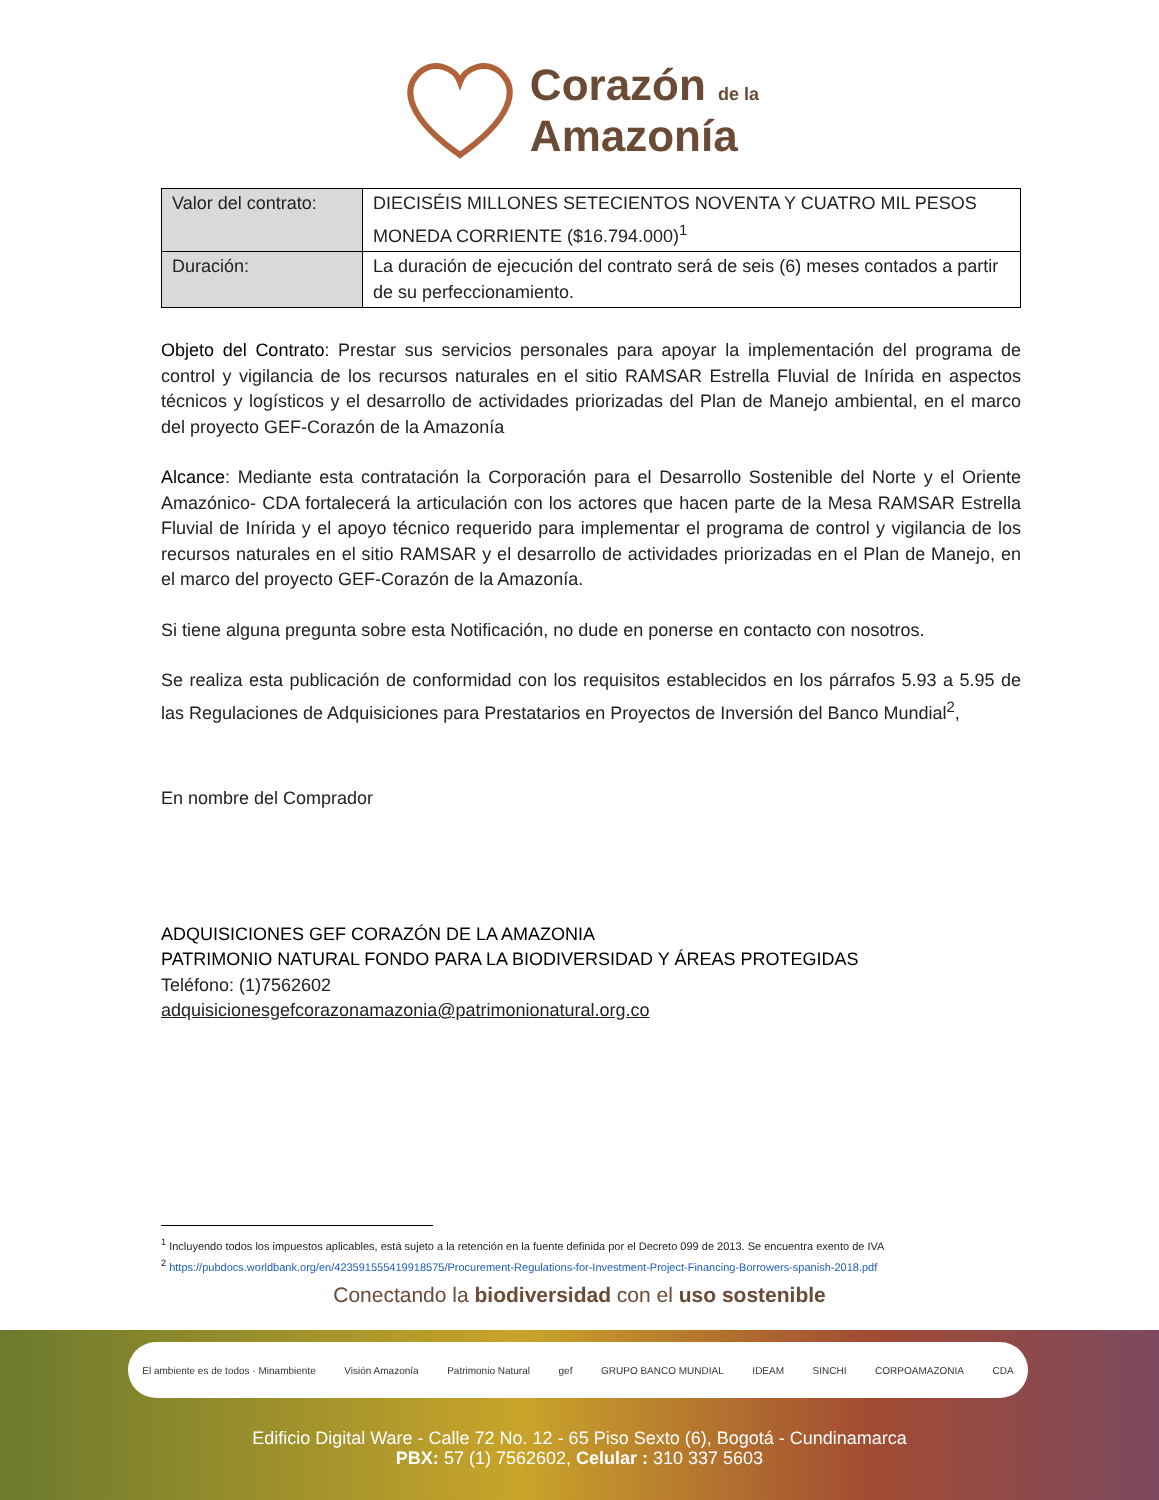Corazón de la
Amazonía
| Valor del contrato: | DIECISÉIS MILLONES SETECIENTOS NOVENTA Y CUATRO MIL PESOS MONEDA CORRIENTE ($16.794.000)<sup>1</sup> |
| Duración: | La duración de ejecución del contrato será de seis (6) meses contados a partir de su perfeccionamiento. |
Objeto del Contrato: Prestar sus servicios personales para apoyar la implementación del programa de control y vigilancia de los recursos naturales en el sitio RAMSAR Estrella Fluvial de Inírida en aspectos técnicos y logísticos y el desarrollo de actividades priorizadas del Plan de Manejo ambiental, en el marco del proyecto GEF-Corazón de la Amazonía
Alcance: Mediante esta contratación la Corporación para el Desarrollo Sostenible del Norte y el Oriente Amazónico- CDA fortalecerá la articulación con los actores que hacen parte de la Mesa RAMSAR Estrella Fluvial de Inírida y el apoyo técnico requerido para implementar el programa de control y vigilancia de los recursos naturales en el sitio RAMSAR y el desarrollo de actividades priorizadas en el Plan de Manejo, en el marco del proyecto GEF-Corazón de la Amazonía.
Si tiene alguna pregunta sobre esta Notificación, no dude en ponerse en contacto con nosotros.
Se realiza esta publicación de conformidad con los requisitos establecidos en los párrafos 5.93 a 5.95 de las Regulaciones de Adquisiciones para Prestatarios en Proyectos de Inversión del Banco Mundial<sup>2</sup>,
En nombre del Comprador
ADQUISICIONES GEF CORAZÓN DE LA AMAZONIA
PATRIMONIO NATURAL FONDO PARA LA BIODIVERSIDAD Y ÁREAS PROTEGIDAS
Teléfono: (1)7562602
adquisicionesgefcorazonamazonia@patrimonionatural.org.co
<sup>1</sup> Incluyendo todos los impuestos aplicables, está sujeto a la retención en la fuente definida por el Decreto 099 de 2013. Se encuentra exento de IVA
<sup>2</sup> https://pubdocs.worldbank.org/en/423591555419918575/Procurement-Regulations-for-Investment-Project-Financing-Borrowers-spanish-2018.pdf
Conectando la biodiversidad con el uso sostenible
El ambiente es de todos · Minambiente Visión Amazonía Patrimonio Natural gef GRUPO BANCO MUNDIAL IDEAM SINCHI CORPOAMAZONIA CDA
Edificio Digital Ware - Calle 72 No. 12 - 65 Piso Sexto (6), Bogotá - Cundinamarca
PBX: 57 (1) 7562602, Celular : 310 337 5603